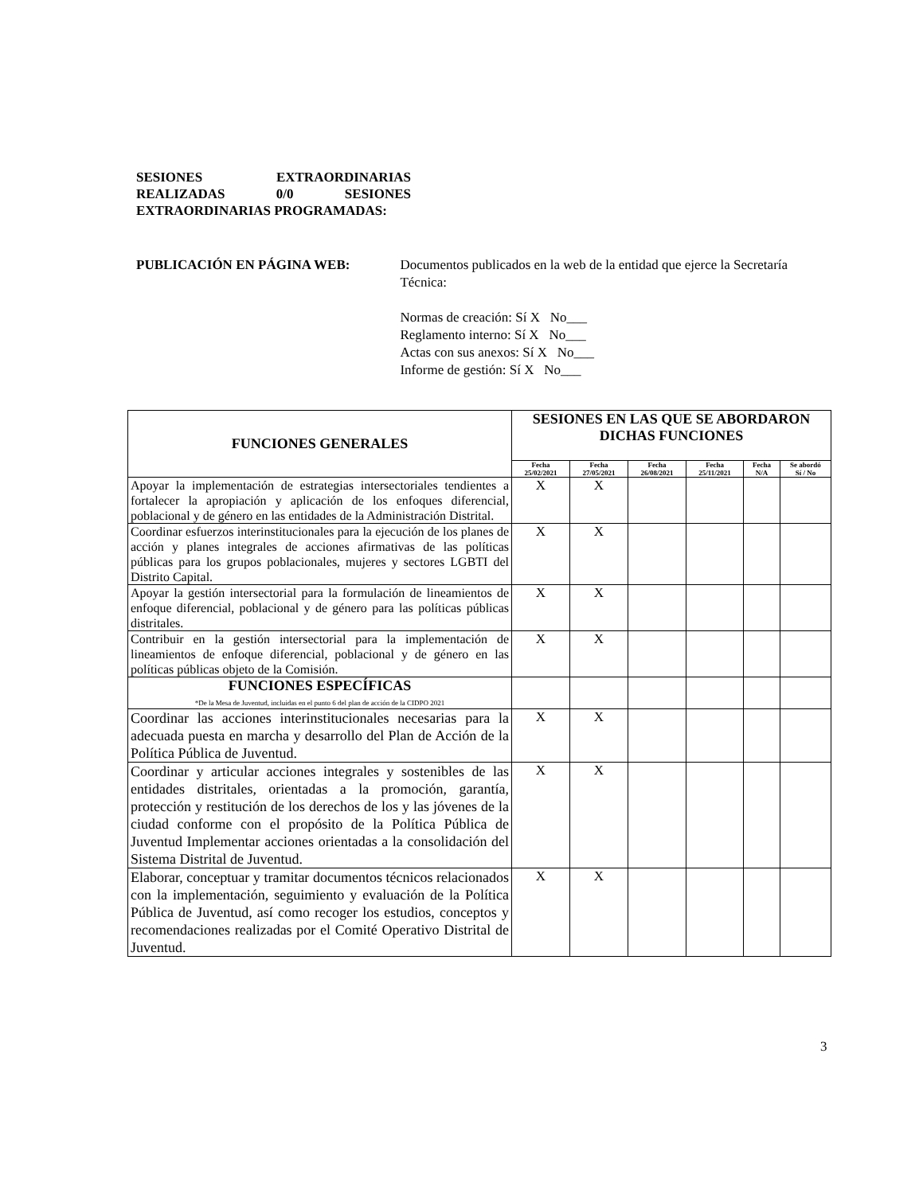SESIONES EXTRAORDINARIAS REALIZADAS 0/0 SESIONES EXTRAORDINARIAS PROGRAMADAS:
PUBLICACIÓN EN PÁGINA WEB: Documentos publicados en la web de la entidad que ejerce la Secretaría Técnica:
Normas de creación: Sí X No___
Reglamento interno: Sí X No___
Actas con sus anexos: Sí X No___
Informe de gestión: Sí X No___
| FUNCIONES GENERALES | SESIONES EN LAS QUE SE ABORDARON DICHAS FUNCIONES | | | | | |
| --- | --- | --- | --- | --- | --- | --- |
| | Fecha 25/02/2021 | Fecha 27/05/2021 | Fecha 26/08/2021 | Fecha 25/11/2021 | Fecha N/A | Se abordó Sí / No |
| Apoyar la implementación de estrategias intersectoriales tendientes a fortalecer la apropiación y aplicación de los enfoques diferencial, poblacional y de género en las entidades de la Administración Distrital. | X | X | | | | |
| Coordinar esfuerzos interinstitucionales para la ejecución de los planes de acción y planes integrales de acciones afirmativas de las políticas públicas para los grupos poblacionales, mujeres y sectores LGBTI del Distrito Capital. | X | X | | | | |
| Apoyar la gestión intersectorial para la formulación de lineamientos de enfoque diferencial, poblacional y de género para las políticas públicas distritales. | X | X | | | | |
| Contribuir en la gestión intersectorial para la implementación de lineamientos de enfoque diferencial, poblacional y de género en las políticas públicas objeto de la Comisión. | X | X | | | | |
| FUNCIONES ESPECÍFICAS *De la Mesa de Juventud, incluidas en el punto 6 del plan de acción de la CIDPO 2021 | | | | | | |
| Coordinar las acciones interinstitucionales necesarias para la adecuada puesta en marcha y desarrollo del Plan de Acción de la Política Pública de Juventud. | X | X | | | | |
| Coordinar y articular acciones integrales y sostenibles de las entidades distritales, orientadas a la promoción, garantía, protección y restitución de los derechos de los y las jóvenes de la ciudad conforme con el propósito de la Política Pública de Juventud Implementar acciones orientadas a la consolidación del Sistema Distrital de Juventud. | X | X | | | | |
| Elaborar, conceptuar y tramitar documentos técnicos relacionados con la implementación, seguimiento y evaluación de la Política Pública de Juventud, así como recoger los estudios, conceptos y recomendaciones realizadas por el Comité Operativo Distrital de Juventud. | X | X | | | | |
3